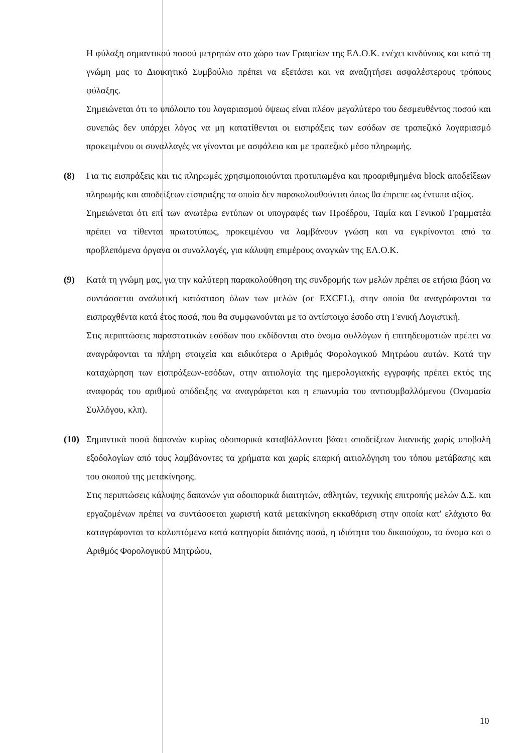Η φύλαξη σημαντικού ποσού μετρητών στο χώρο των Γραφείων της ΕΛ.Ο.Κ. ενέχει κινδύνους και κατά τη γνώμη μας το Διοικητικό Συμβούλιο πρέπει να εξετάσει και να αναζητήσει ασφαλέστερους τρόπους φύλαξης.
Σημειώνεται ότι το υπόλοιπο του λογαριασμού όψεως είναι πλέον μεγαλύτερο του δεσμευθέντος ποσού και συνεπώς δεν υπάρχει λόγος να μη κατατίθενται οι εισπράξεις των εσόδων σε τραπεζικό λογαριασμό προκειμένου οι συναλλαγές να γίνονται με ασφάλεια και με τραπεζικό μέσο πληρωμής.
(8) Για τις εισπράξεις και τις πληρωμές χρησιμοποιούνται προτυπωμένα και προαριθμημένα block αποδείξεων πληρωμής και αποδείξεων είσπραξης τα οποία δεν παρακολουθούνται όπως θα έπρεπε ως έντυπα αξίας.
Σημειώνεται ότι επί των ανωτέρω εντύπων οι υπογραφές των Προέδρου, Ταμία και Γενικού Γραμματέα πρέπει να τίθενται πρωτοτύπως, προκειμένου να λαμβάνουν γνώση και να εγκρίνονται από τα προβλεπόμενα όργανα οι συναλλαγές, για κάλυψη επιμέρους αναγκών της ΕΛ.Ο.Κ.
(9) Κατά τη γνώμη μας, για την καλύτερη παρακολούθηση της συνδρομής των μελών πρέπει σε ετήσια βάση να συντάσσεται αναλυτική κατάσταση όλων των μελών (σε EXCEL), στην οποία θα αναγράφονται τα εισπραχθέντα κατά έτος ποσά, που θα συμφωνούνται με το αντίστοιχο έσοδο στη Γενική Λογιστική.
Στις περιπτώσεις παραστατικών εσόδων που εκδίδονται στο όνομα συλλόγων ή επιτηδευματιών πρέπει να αναγράφονται τα πλήρη στοιχεία και ειδικότερα ο Αριθμός Φορολογικού Μητρώου αυτών. Κατά την καταχώρηση των εισπράξεων-εσόδων, στην αιτιολογία της ημερολογιακής εγγραφής πρέπει εκτός της αναφοράς του αριθμού απόδειξης να αναγράφεται και η επωνυμία του αντισυμβαλλόμενου (Ονομασία Συλλόγου, κλπ).
(10) Σημαντικά ποσά δαπανών κυρίως οδοιπορικά καταβάλλονται βάσει αποδείξεων λιανικής χωρίς υποβολή εξοδολογίων από τους λαμβάνοντες τα χρήματα και χωρίς επαρκή αιτιολόγηση του τόπου μετάβασης και του σκοπού της μετακίνησης.
Στις περιπτώσεις κάλυψης δαπανών για οδοιπορικά διαιτητών, αθλητών, τεχνικής επιτροπής μελών Δ.Σ. και εργαζομένων πρέπει να συντάσσεται χωριστή κατά μετακίνηση εκκαθάριση στην οποία κατ' ελάχιστο θα καταγράφονται τα καλυπτόμενα κατά κατηγορία δαπάνης ποσά, η ιδιότητα του δικαιούχου, το όνομα και ο Αριθμός Φορολογικού Μητρώου,
10